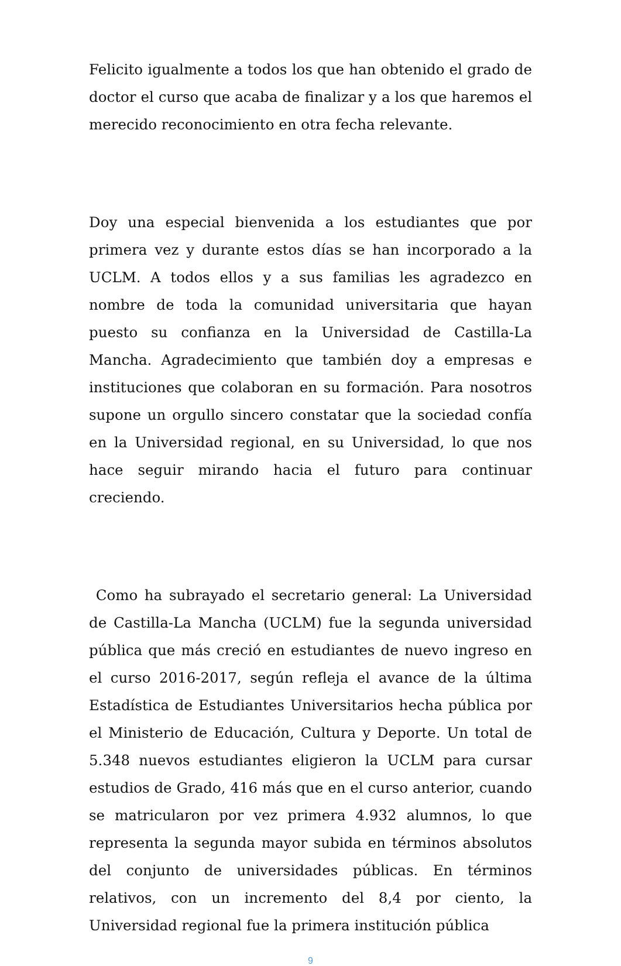Felicito igualmente a todos los que han obtenido el grado de doctor el curso que acaba de finalizar y a los que haremos el merecido reconocimiento en otra fecha relevante.
Doy una especial bienvenida a los estudiantes que por primera vez y durante estos días se han incorporado a la UCLM. A todos ellos y a sus familias les agradezco en nombre de toda la comunidad universitaria que hayan puesto su confianza en la Universidad de Castilla-La Mancha. Agradecimiento que también doy a empresas e instituciones que colaboran en su formación. Para nosotros supone un orgullo sincero constatar que la sociedad confía en la Universidad regional, en su Universidad, lo que nos hace seguir mirando hacia el futuro para continuar creciendo.
Como ha subrayado el secretario general: La Universidad de Castilla-La Mancha (UCLM) fue la segunda universidad pública que más creció en estudiantes de nuevo ingreso en el curso 2016-2017, según refleja el avance de la última Estadística de Estudiantes Universitarios hecha pública por el Ministerio de Educación, Cultura y Deporte. Un total de 5.348 nuevos estudiantes eligieron la UCLM para cursar estudios de Grado, 416 más que en el curso anterior, cuando se matricularon por vez primera 4.932 alumnos, lo que representa la segunda mayor subida en términos absolutos del conjunto de universidades públicas. En términos relativos, con un incremento del 8,4 por ciento, la Universidad regional fue la primera institución pública
9